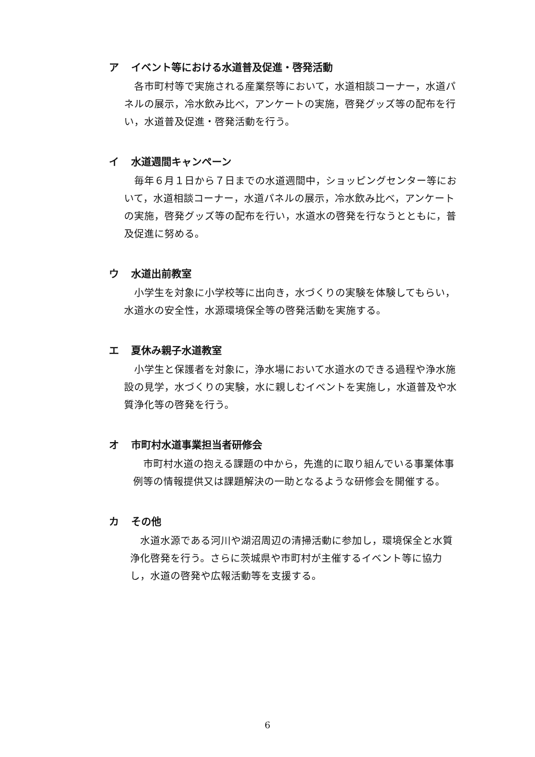ア イベント等における水道普及促進・啓発活動
　各市町村等で実施される産業祭等において，水道相談コーナー，水道パネルの展示，冷水飲み比べ，アンケートの実施，啓発グッズ等の配布を行い，水道普及促進・啓発活動を行う。
イ 水道週間キャンペーン
　毎年６月１日から７日までの水道週間中，ショッピングセンター等において，水道相談コーナー，水道パネルの展示，冷水飲み比べ，アンケートの実施，啓発グッズ等の配布を行い，水道水の啓発を行なうとともに，普及促進に努める。
ウ 水道出前教室
　小学生を対象に小学校等に出向き，水づくりの実験を体験してもらい，水道水の安全性，水源環境保全等の啓発活動を実施する。
エ 夏休み親子水道教室
　小学生と保護者を対象に，浄水場において水道水のできる過程や浄水施設の見学，水づくりの実験，水に親しむイベントを実施し，水道普及や水質浄化等の啓発を行う。
オ 市町村水道事業担当者研修会
　市町村水道の抱える課題の中から，先進的に取り組んでいる事業体事例等の情報提供又は課題解決の一助となるような研修会を開催する。
カ その他
　水道水源である河川や湖沼周辺の清掃活動に参加し，環境保全と水質浄化啓発を行う。さらに茨城県や市町村が主催するイベント等に協力し，水道の啓発や広報活動等を支援する。
6